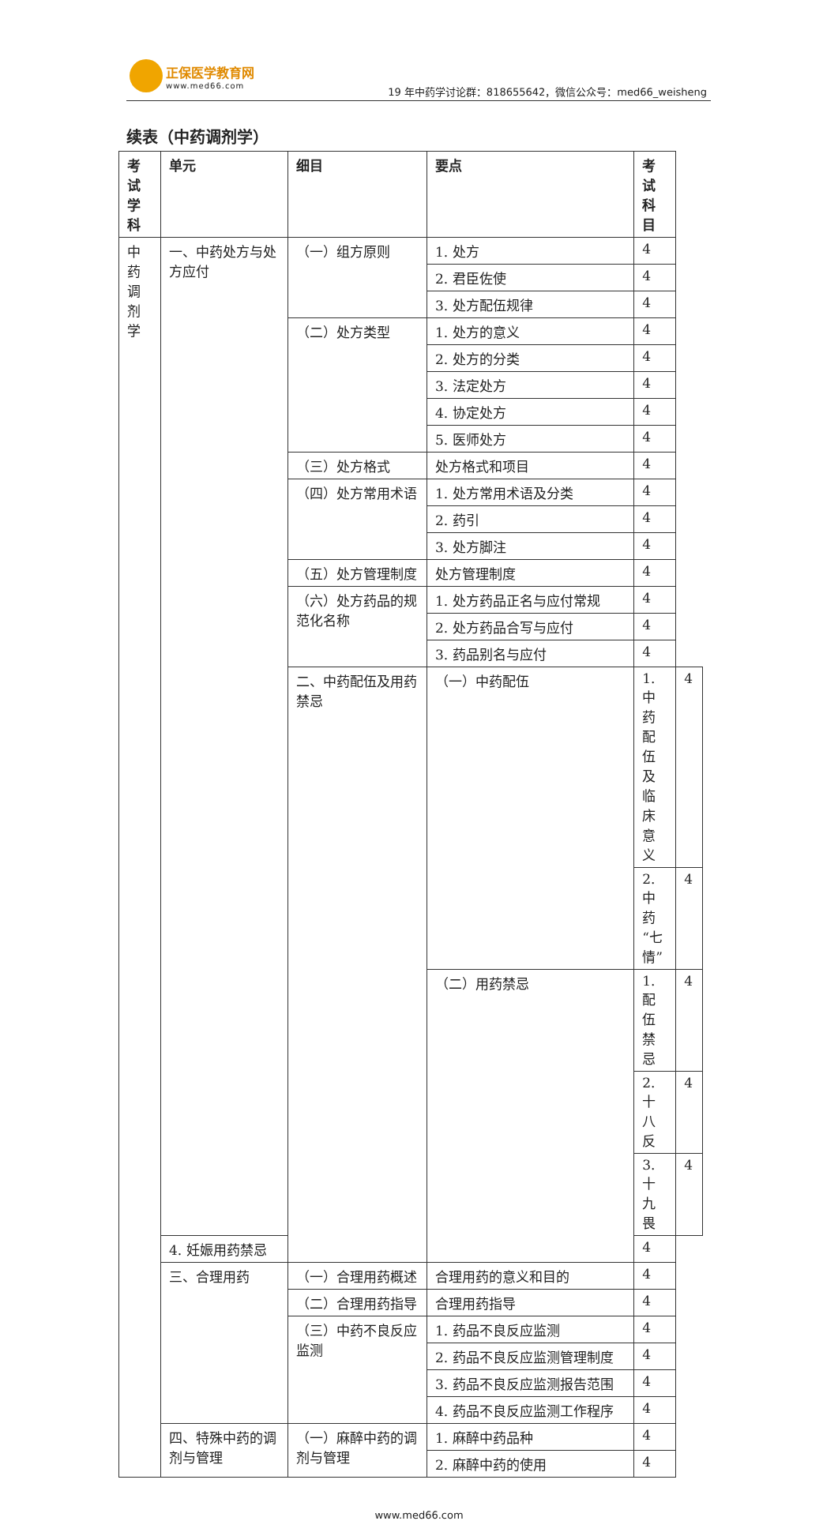正保医学教育网 www.med66.com
19 年中药学讨论群：818655642，微信公众号：med66_weisheng
续表（中药调剂学）
| 考试学科 | 单元 | 细目 | 要点 | 考试科目 | |
| --- | --- | --- | --- | --- | --- |
| 中药调剂学 | 一、中药处方与处方应付 | （一）组方原则 | 1. 处方 | 4 | |
| | | | 2. 君臣佐使 | 4 | |
| | | | 3. 处方配伍规律 | 4 | |
| | | （二）处方类型 | 1. 处方的意义 | 4 | |
| | | | 2. 处方的分类 | 4 | |
| | | | 3. 法定处方 | 4 | |
| | | | 4. 协定处方 | 4 | |
| | | | 5. 医师处方 | 4 | |
| | | （三）处方格式 | 处方格式和项目 | 4 | |
| | | （四）处方常用术语 | 1. 处方常用术语及分类 | 4 | |
| | | | 2. 药引 | 4 | |
| | | | 3. 处方脚注 | 4 | |
| | | （五）处方管理制度 | 处方管理制度 | 4 | |
| | | （六）处方药品的规范化名称 | 1. 处方药品正名与应付常规 | 4 | |
| | | | 2. 处方药品合写与应付 | 4 | |
| | | | 3. 药品别名与应付 | 4 | |
| | | 二、中药配伍及用药禁忌 | （一）中药配伍 | 1. 中药配伍及临床意义 | 4 |
| | | | | 2. 中药“七情” | 4 |
| | | | （二）用药禁忌 | 1. 配伍禁忌 | 4 |
| | | | | 2. 十八反 | 4 |
| | | | | 3. 十九畏 | 4 |
| | 4. 妊娠用药禁忌 | | | 4 | |
| | 三、合理用药 | （一）合理用药概述 | 合理用药的意义和目的 | 4 | |
| | | （二）合理用药指导 | 合理用药指导 | 4 | |
| | | （三）中药不良反应监测 | 1. 药品不良反应监测 | 4 | |
| | | | 2. 药品不良反应监测管理制度 | 4 | |
| | | | 3. 药品不良反应监测报告范围 | 4 | |
| | | | 4. 药品不良反应监测工作程序 | 4 | |
| | 四、特殊中药的调剂与管理 | （一）麻醉中药的调剂与管理 | 1. 麻醉中药品种 | 4 | |
| | | | 2. 麻醉中药的使用 | 4 | |
www.med66.com